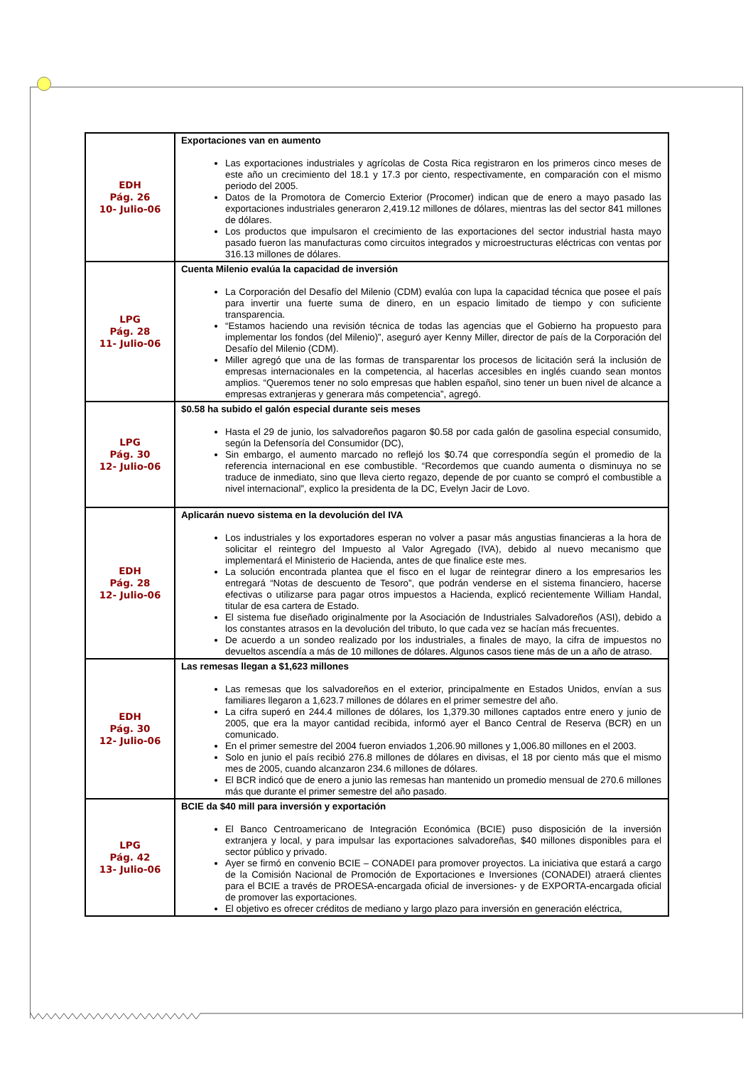| EDH Pág. 26 10- Julio-06 | Exportaciones van en aumento Las exportaciones industriales y agrícolas de Costa Rica registraron en los primeros cinco meses de este año un crecimiento del 18.1 y 17.3 por ciento, respectivamente, en comparación con el mismo periodo del 2005. Datos de la Promotora de Comercio Exterior (Procomer) indican que de enero a mayo pasado las exportaciones industriales generaron 2,419.12 millones de dólares, mientras las del sector 841 millones de dólares. Los productos que impulsaron el crecimiento de las exportaciones del sector industrial hasta mayo pasado fueron las manufacturas como circuitos integrados y microestructuras eléctricas con ventas por 316.13 millones de dólares. |
| LPG Pág. 28 11- Julio-06 | Cuenta Milenio evalúa la capacidad de inversión La Corporación del Desafío del Milenio (CDM) evalúa con lupa la capacidad técnica que posee el país para invertir una fuerte suma de dinero, en un espacio limitado de tiempo y con suficiente transparencia. “Estamos haciendo una revisión técnica de todas las agencias que el Gobierno ha propuesto para implementar los fondos (del Milenio)”, aseguró ayer Kenny Miller, director de país de la Corporación del Desafío del Milenio (CDM). Miller agregó que una de las formas de transparentar los procesos de licitación será la inclusión de empresas internacionales en la competencia, al hacerlas accesibles en inglés cuando sean montos amplios. “Queremos tener no solo empresas que hablen español, sino tener un buen nivel de alcance a empresas extranjeras y generara más competencia”, agregó. |
| LPG Pág. 30 12- Julio-06 | $0.58 ha subido el galón especial durante seis meses Hasta el 29 de junio, los salvadoreños pagaron $0.58 por cada galón de gasolina especial consumido, según la Defensoría del Consumidor (DC), Sin embargo, el aumento marcado no reflejó los $0.74 que correspondía según el promedio de la referencia internacional en ese combustible. “Recordemos que cuando aumenta o disminuya no se traduce de inmediato, sino que lleva cierto regazo, depende de por cuanto se compró el combustible a nivel internacional”, explico la presidenta de la DC, Evelyn Jacir de Lovo. |
| EDH Pág. 28 12- Julio-06 | Aplicarán nuevo sistema en la devolución del IVA Los industriales y los exportadores esperan no volver a pasar más angustias financieras a la hora de solicitar el reintegro del Impuesto al Valor Agregado (IVA), debido al nuevo mecanismo que implementará el Ministerio de Hacienda, antes de que finalice este mes. La solución encontrada plantea que el fisco en el lugar de reintegrar dinero a los empresarios les entregará “Notas de descuento de Tesoro”, que podrán venderse en el sistema financiero, hacerse efectivas o utilizarse para pagar otros impuestos a Hacienda, explicó recientemente William Handal, titular de esa cartera de Estado. El sistema fue diseñado originalmente por la Asociación de Industriales Salvadoreños (ASI), debido a los constantes atrasos en la devolución del tributo, lo que cada vez se hacían más frecuentes. De acuerdo a un sondeo realizado por los industriales, a finales de mayo, la cifra de impuestos no devueltos ascendía a más de 10 millones de dólares. Algunos casos tiene más de un a año de atraso. |
| EDH Pág. 30 12- Julio-06 | Las remesas llegan a $1,623 millones Las remesas que los salvadoreños en el exterior, principalmente en Estados Unidos, envían a sus familiares llegaron a 1,623.7 millones de dólares en el primer semestre del año. La cifra superó en 244.4 millones de dólares, los 1,379.30 millones captados entre enero y junio de 2005, que era la mayor cantidad recibida, informó ayer el Banco Central de Reserva (BCR) en un comunicado. En el primer semestre del 2004 fueron enviados 1,206.90 millones y 1,006.80 millones en el 2003. Solo en junio el país recibió 276.8 millones de dólares en divisas, el 18 por ciento más que el mismo mes de 2005, cuando alcanzaron 234.6 millones de dólares. El BCR indicó que de enero a junio las remesas han mantenido un promedio mensual de 270.6 millones más que durante el primer semestre del año pasado. |
| LPG Pág. 42 13- Julio-06 | BCIE da $40 mill para inversión y exportación El Banco Centroamericano de Integración Económica (BCIE) puso disposición de la inversión extranjera y local, y para impulsar las exportaciones salvadoreñas, $40 millones disponibles para el sector público y privado. Ayer se firmó en convenio BCIE – CONADEI para promover proyectos. La iniciativa que estará a cargo de la Comisión Nacional de Promoción de Exportaciones e Inversiones (CONADEI) atraerá clientes para el BCIE a través de PROESA-encargada oficial de inversiones- y de EXPORTA-encargada oficial de promover las exportaciones. El objetivo es ofrecer créditos de mediano y largo plazo para inversión en generación eléctrica, |